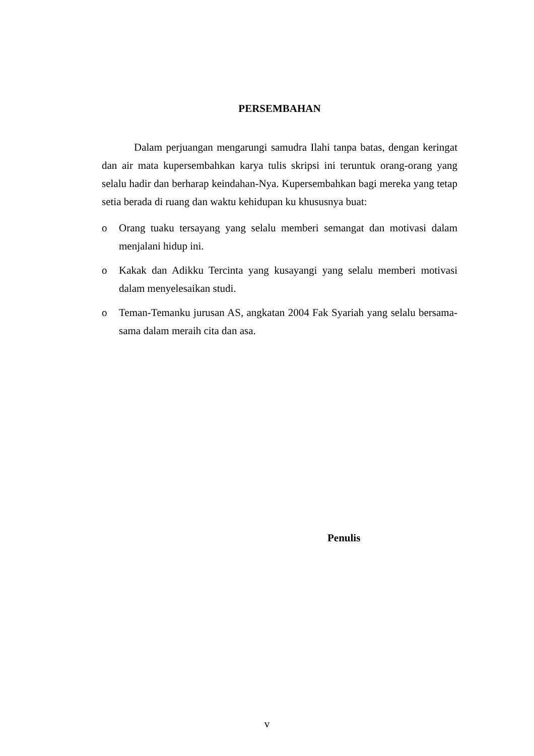PERSEMBAHAN
Dalam perjuangan mengarungi samudra Ilahi tanpa batas, dengan keringat dan air mata kupersembahkan karya tulis skripsi ini teruntuk orang-orang yang selalu hadir dan berharap keindahan-Nya. Kupersembahkan bagi mereka yang tetap setia berada di ruang dan waktu kehidupan ku khususnya buat:
o Orang tuaku tersayang yang selalu memberi semangat dan motivasi dalam menjalani hidup ini.
o Kakak dan Adikku Tercinta yang kusayangi yang selalu memberi motivasi dalam menyelesaikan studi.
o Teman-Temanku jurusan AS, angkatan 2004 Fak Syariah yang selalu bersama-sama dalam meraih cita dan asa.
Penulis
v